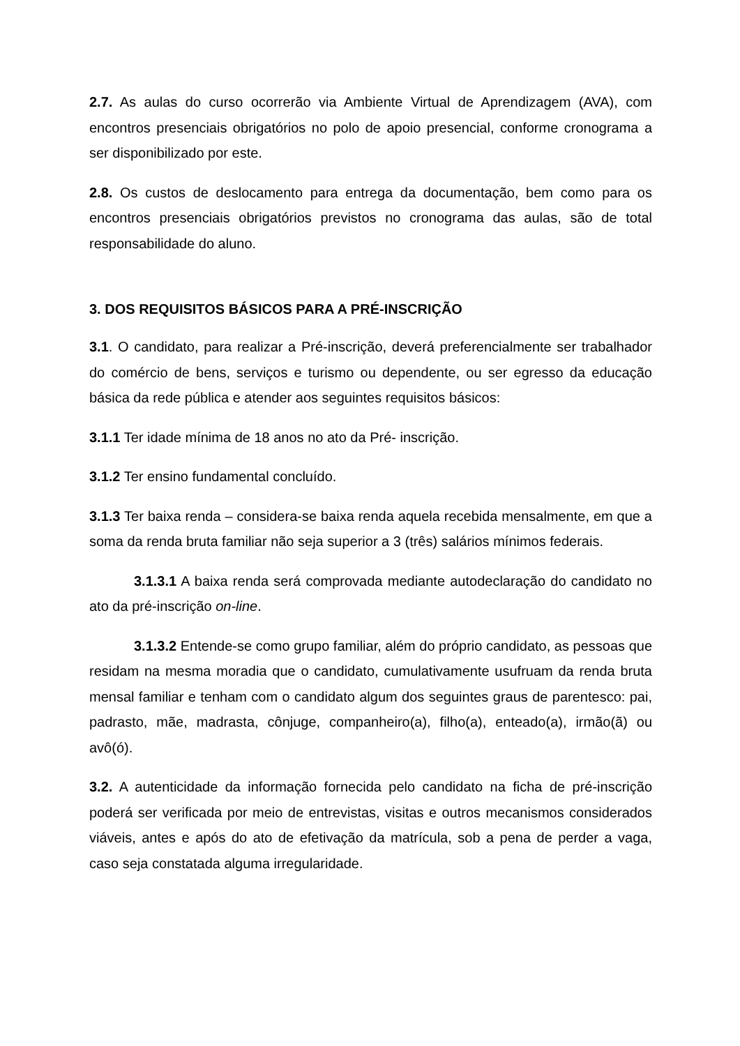2.7. As aulas do curso ocorrerão via Ambiente Virtual de Aprendizagem (AVA), com encontros presenciais obrigatórios no polo de apoio presencial, conforme cronograma a ser disponibilizado por este.
2.8. Os custos de deslocamento para entrega da documentação, bem como para os encontros presenciais obrigatórios previstos no cronograma das aulas, são de total responsabilidade do aluno.
3. DOS REQUISITOS BÁSICOS PARA A PRÉ-INSCRIÇÃO
3.1. O candidato, para realizar a Pré-inscrição, deverá preferencialmente ser trabalhador do comércio de bens, serviços e turismo ou dependente, ou ser egresso da educação básica da rede pública e atender aos seguintes requisitos básicos:
3.1.1 Ter idade mínima de 18 anos no ato da Pré- inscrição.
3.1.2 Ter ensino fundamental concluído.
3.1.3 Ter baixa renda – considera-se baixa renda aquela recebida mensalmente, em que a soma da renda bruta familiar não seja superior a 3 (três) salários mínimos federais.
3.1.3.1 A baixa renda será comprovada mediante autodeclaração do candidato no ato da pré-inscrição on-line.
3.1.3.2 Entende-se como grupo familiar, além do próprio candidato, as pessoas que residam na mesma moradia que o candidato, cumulativamente usufruam da renda bruta mensal familiar e tenham com o candidato algum dos seguintes graus de parentesco: pai, padrasto, mãe, madrasta, cônjuge, companheiro(a), filho(a), enteado(a), irmão(ã) ou avô(ó).
3.2. A autenticidade da informação fornecida pelo candidato na ficha de pré-inscrição poderá ser verificada por meio de entrevistas, visitas e outros mecanismos considerados viáveis, antes e após do ato de efetivação da matrícula, sob a pena de perder a vaga, caso seja constatada alguma irregularidade.